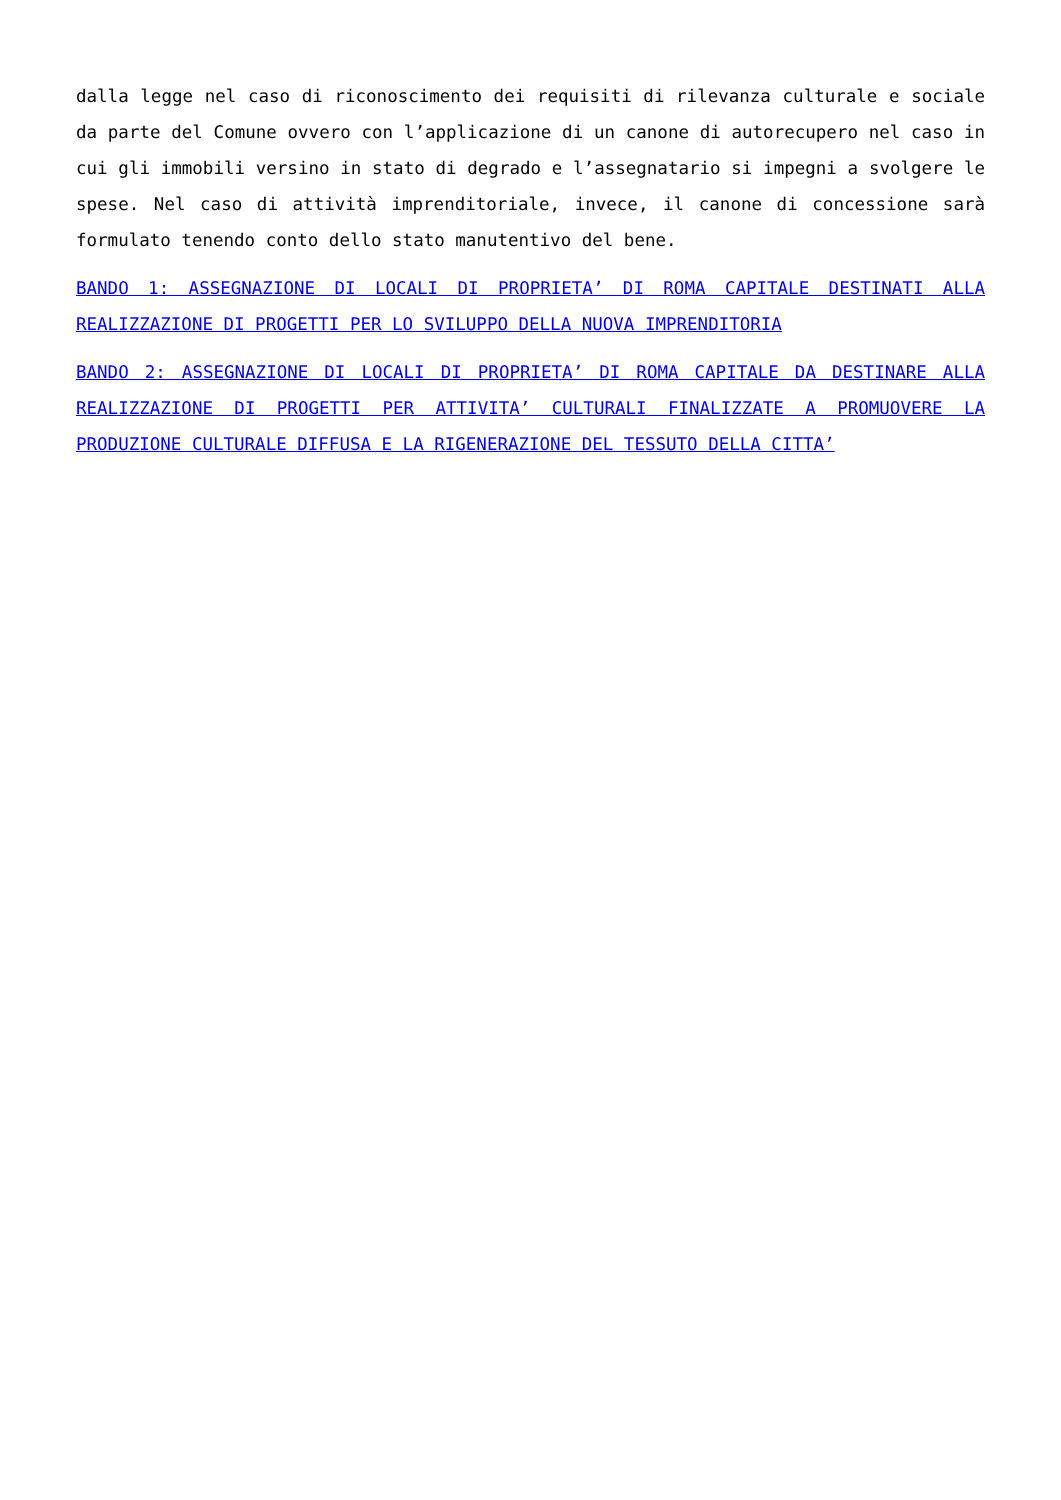dalla legge nel caso di riconoscimento dei requisiti di rilevanza culturale e sociale da parte del Comune ovvero con l’applicazione di un canone di autorecupero nel caso in cui gli immobili versino in stato di degrado e l’assegnatario si impegni a svolgere le spese. Nel caso di attività imprenditoriale, invece, il canone di concessione sarà formulato tenendo conto dello stato manutentivo del bene.
BANDO 1: ASSEGNAZIONE DI LOCALI DI PROPRIETA’ DI ROMA CAPITALE DESTINATI ALLA REALIZZAZIONE DI PROGETTI PER LO SVILUPPO DELLA NUOVA IMPRENDITORIA
BANDO 2: ASSEGNAZIONE DI LOCALI DI PROPRIETA’ DI ROMA CAPITALE DA DESTINARE ALLA REALIZZAZIONE DI PROGETTI PER ATTIVITA’ CULTURALI FINALIZZATE A PROMUOVERE LA PRODUZIONE CULTURALE DIFFUSA E LA RIGENERAZIONE DEL TESSUTO DELLA CITTA’